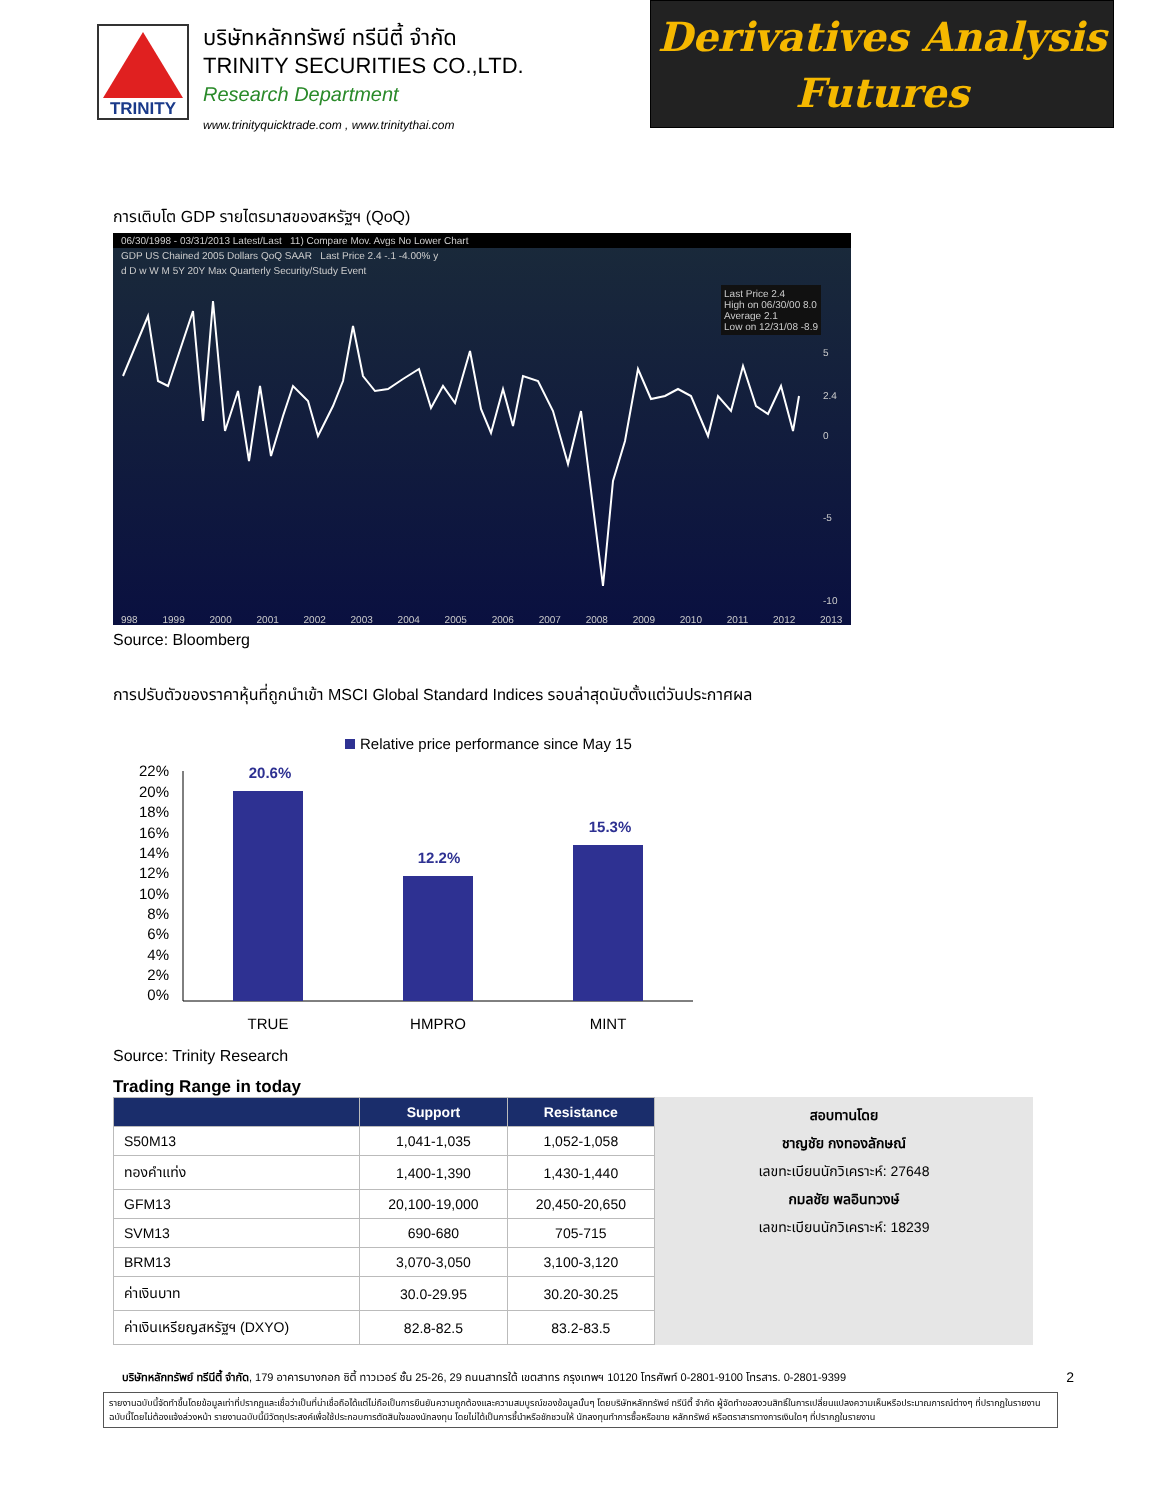TRINITY
บริษัทหลักทรัพย์ ทรีนีตี้ จำกัด
TRINITY SECURITIES CO.,LTD.
Research Department
www.trinityquicktrade.com , www.trinitythai.com
Derivatives Analysis
Futures
การเติบโต GDP รายไตรมาสของสหรัฐฯ (QoQ)
06/30/1998 - 03/31/2013 Latest/Last 11) Compare Mov. Avgs No Lower Chart
GDP US Chained 2005 Dollars QoQ SAAR Last Price 2.4 -.1 -4.00% y
d D w W M 5Y 20Y Max Quarterly Security/Study Event
Last Price 2.4
High on 06/30/00 8.0
Average 2.1
Low on 12/31/08 -8.9
5
2.4
0
-5
-10
998 1999 2000 2001 2002 2003 2004 2005 2006 2007 2008 2009 2010 2011 2012 2013
Source: Bloomberg
การปรับตัวของราคาหุ้นที่ถูกนำเข้า MSCI Global Standard Indices รอบล่าสุดนับตั้งแต่วันประกาศผล
Relative price performance since May 15
22%
20%
18%
16%
14%
12%
10%
8%
6%
4%
2%
0%
20.6%
12.2%
15.3%
TRUE
HMPRO
MINT
Source: Trinity Research
Trading Range in today
| | Support | Resistance |
| --- | --- | --- |
| S50M13 | 1,041-1,035 | 1,052-1,058 |
| ทองคำแท่ง | 1,400-1,390 | 1,430-1,440 |
| GFM13 | 20,100-19,000 | 20,450-20,650 |
| SVM13 | 690-680 | 705-715 |
| BRM13 | 3,070-3,050 | 3,100-3,120 |
| ค่าเงินบาท | 30.0-29.95 | 30.20-30.25 |
| ค่าเงินเหรียญสหรัฐฯ (DXYO) | 82.8-82.5 | 83.2-83.5 |
สอบทานโดย
ชาญชัย กงทองลักษณ์
เลขทะเบียนนักวิเคราะห์: 27648
กมลชัย พลอินทวงษ์
เลขทะเบียนนักวิเคราะห์: 18239
บริษัทหลักทรัพย์ ทรีนีตี้ จำกัด, 179 อาคารบางกอก ซิตี้ ทาวเวอร์ ชั้น 25-26, 29 ถนนสาทรใต้ เขตสาทร กรุงเทพฯ 10120 โทรศัพท์ 0-2801-9100 โทรสาร. 0-2801-9399 2
รายงานฉบับนี้จัดทำขึ้นโดยข้อมูลเท่าที่ปรากฏและเชื่อว่าเป็นที่น่าเชื่อถือได้แต่ไม่ถือเป็นการยืนยันความถูกต้องและความสมบูรณ์ของข้อมูลนั้นๆ โดยบริษัทหลักทรัพย์ ทรีนีตี้ จำกัด ผู้จัดทำขอสงวนสิทธิ์ในการเปลี่ยนแปลงความเห็นหรือประมาณการณ์ต่างๆ ที่ปรากฏในรายงานฉบับนี้โดยไม่ต้องแจ้งล่วงหน้า รายงานฉบับนี้มีวัตถุประสงค์เพื่อใช้ประกอบการตัดสินใจของนักลงทุน โดยไม่ได้เป็นการชี้นำหรือชักชวนให้ นักลงทุนทำการซื้อหรือขาย หลักทรัพย์ หรือตราสารทางการเงินใดๆ ที่ปรากฏในรายงาน